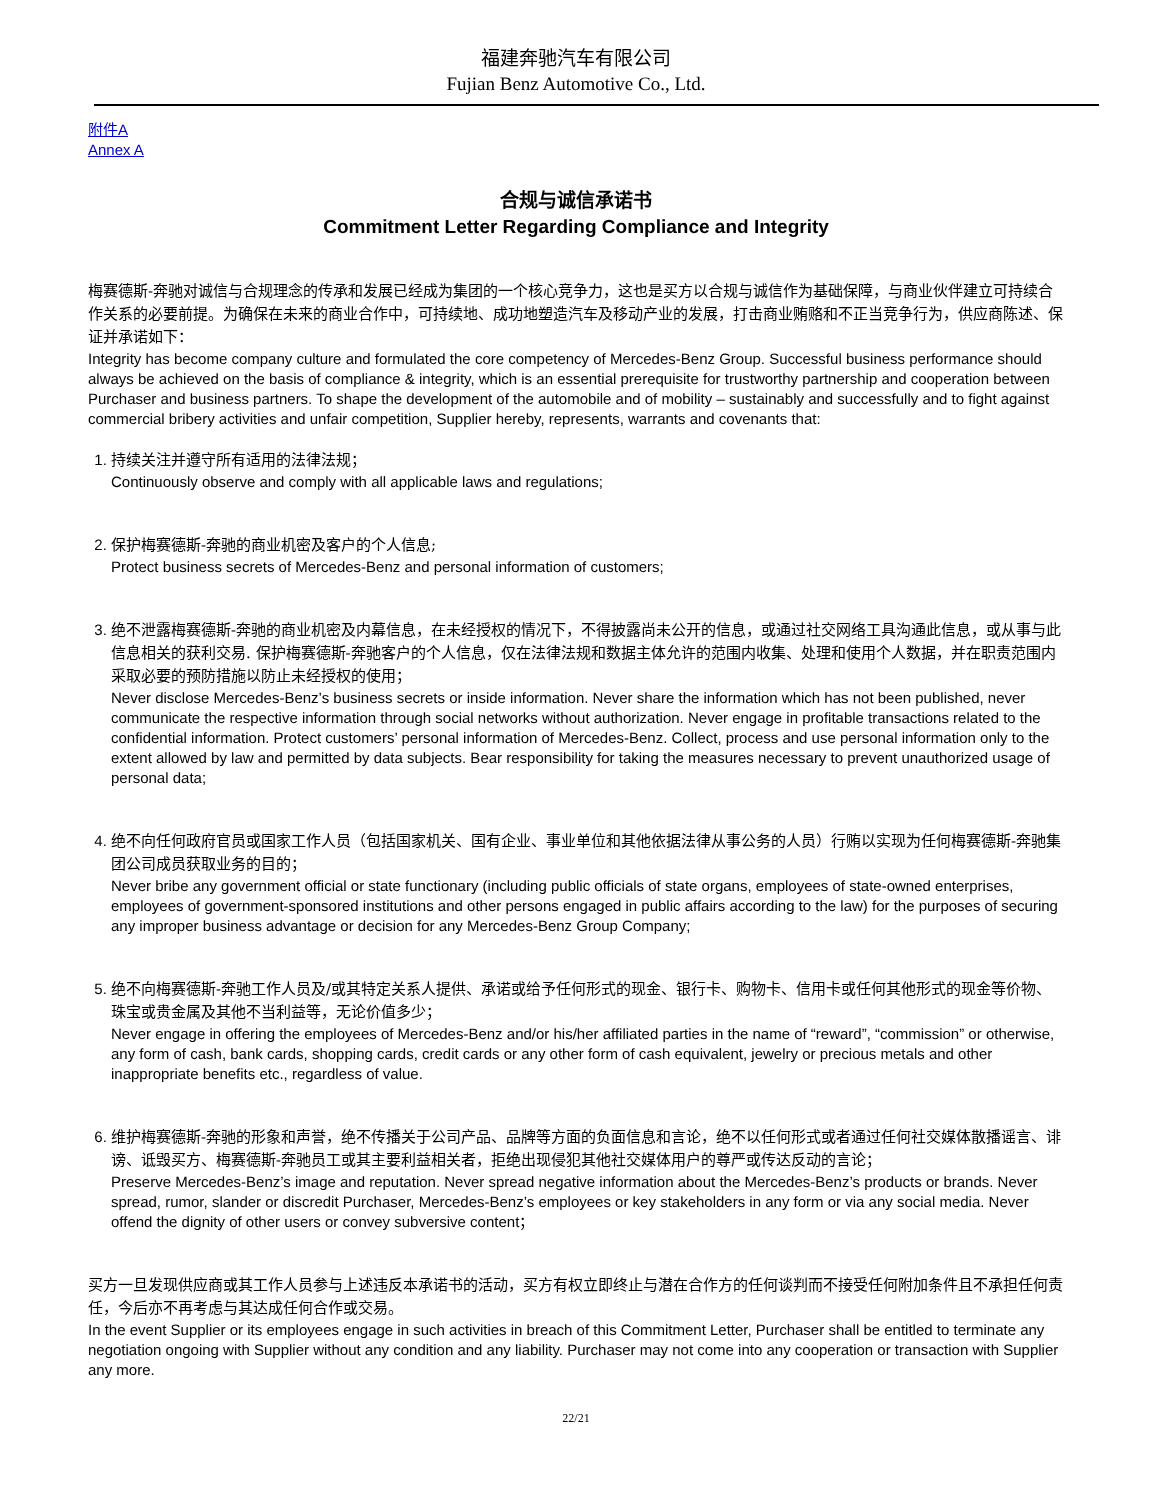福建奔驰汽车有限公司
Fujian Benz Automotive Co., Ltd.
附件A
Annex A
合规与诚信承诺书
Commitment Letter Regarding Compliance and Integrity
梅赛德斯-奔驰对诚信与合规理念的传承和发展已经成为集团的一个核心竞争力，这也是买方以合规与诚信作为基础保障，与商业伙伴建立可持续合作关系的必要前提。为确保在未来的商业合作中，可持续地、成功地塑造汽车及移动产业的发展，打击商业贿赂和不正当竞争行为，供应商陈述、保证并承诺如下：
Integrity has become company culture and formulated the core competency of Mercedes-Benz Group. Successful business performance should always be achieved on the basis of compliance & integrity, which is an essential prerequisite for trustworthy partnership and cooperation between Purchaser and business partners. To shape the development of the automobile and of mobility – sustainably and successfully and to fight against commercial bribery activities and unfair competition, Supplier hereby, represents, warrants and covenants that:
1. 持续关注并遵守所有适用的法律法规；
Continuously observe and comply with all applicable laws and regulations;
2. 保护梅赛德斯-奔驰的商业机密及客户的个人信息;
Protect business secrets of Mercedes-Benz and personal information of customers;
3. 绝不泄露梅赛德斯-奔驰的商业机密及内幕信息，在未经授权的情况下，不得披露尚未公开的信息，或通过社交网络工具沟通此信息，或从事与此信息相关的获利交易. 保护梅赛德斯-奔驰客户的个人信息，仅在法律法规和数据主体允许的范围内收集、处理和使用个人数据，并在职责范围内采取必要的预防措施以防止未经授权的使用；
Never disclose Mercedes-Benz’s business secrets or inside information. Never share the information which has not been published, never communicate the respective information through social networks without authorization. Never engage in profitable transactions related to the confidential information. Protect customers’ personal information of Mercedes-Benz. Collect, process and use personal information only to the extent allowed by law and permitted by data subjects. Bear responsibility for taking the measures necessary to prevent unauthorized usage of personal data;
4. 绝不向任何政府官员或国家工作人员（包括国家机关、国有企业、事业单位和其他依据法律从事公务的人员）行贿以实现为任何梅赛德斯-奔驰集团公司成员获取业务的目的；
Never bribe any government official or state functionary (including public officials of state organs, employees of state-owned enterprises, employees of government-sponsored institutions and other persons engaged in public affairs according to the law) for the purposes of securing any improper business advantage or decision for any Mercedes-Benz Group Company;
5. 绝不向梅赛德斯-奔驰工作人员及/或其特定关系人提供、承诺或给予任何形式的现金、银行卡、购物卡、信用卡或任何其他形式的现金等价物、珠宝或贵金属及其他不当利益等，无论价值多少；
Never engage in offering the employees of Mercedes-Benz and/or his/her affiliated parties in the name of “reward”, “commission” or otherwise, any form of cash, bank cards, shopping cards, credit cards or any other form of cash equivalent, jewelry or precious metals and other inappropriate benefits etc., regardless of value.
6. 维护梅赛德斯-奔驰的形象和声誉，绝不传播关于公司产品、品牌等方面的负面信息和言论，绝不以任何形式或者通过任何社交媒体散播谣言、诽谤、诋毁买方、梅赛德斯-奔驰员工或其主要利益相关者，拒绝出现侵犯其他社交媒体用户的尊严或传达反动的言论；
Preserve Mercedes-Benz’s image and reputation. Never spread negative information about the Mercedes-Benz’s products or brands. Never spread, rumor, slander or discredit Purchaser, Mercedes-Benz’s employees or key stakeholders in any form or via any social media. Never offend the dignity of other users or convey subversive content；
买方一旦发现供应商或其工作人员参与上述违反本承诺书的活动，买方有权立即终止与潜在合作方的任何谈判而不接受任何附加条件且不承担任何责任，今后亦不再考虑与其达成任何合作或交易。
In the event Supplier or its employees engage in such activities in breach of this Commitment Letter, Purchaser shall be entitled to terminate any negotiation ongoing with Supplier without any condition and any liability. Purchaser may not come into any cooperation or transaction with Supplier any more.
22/21